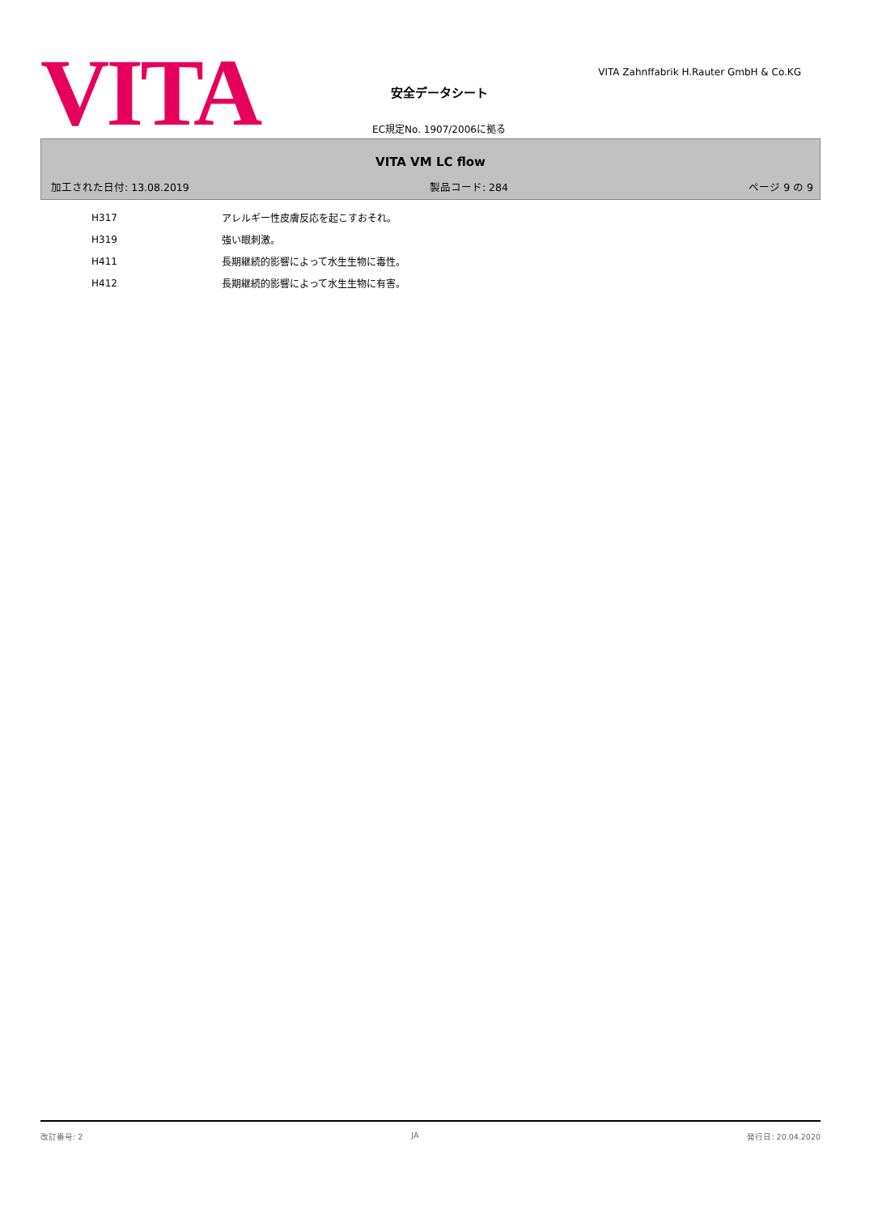VITA
VITA Zahnffabrik H.Rauter GmbH & Co.KG
安全データシート
EC規定No. 1907/2006に拠る
VITA VM LC flow
加工された日付: 13.08.2019 製品コード: 284 ページ 9 の 9
| H317 | アレルギー性皮膚反応を起こすおそれ。 |
| H319 | 強い眼刺激。 |
| H411 | 長期継続的影響によって水生生物に毒性。 |
| H412 | 長期継続的影響によって水生生物に有害。 |
改訂番号: 2 JA 発行日: 20.04.2020